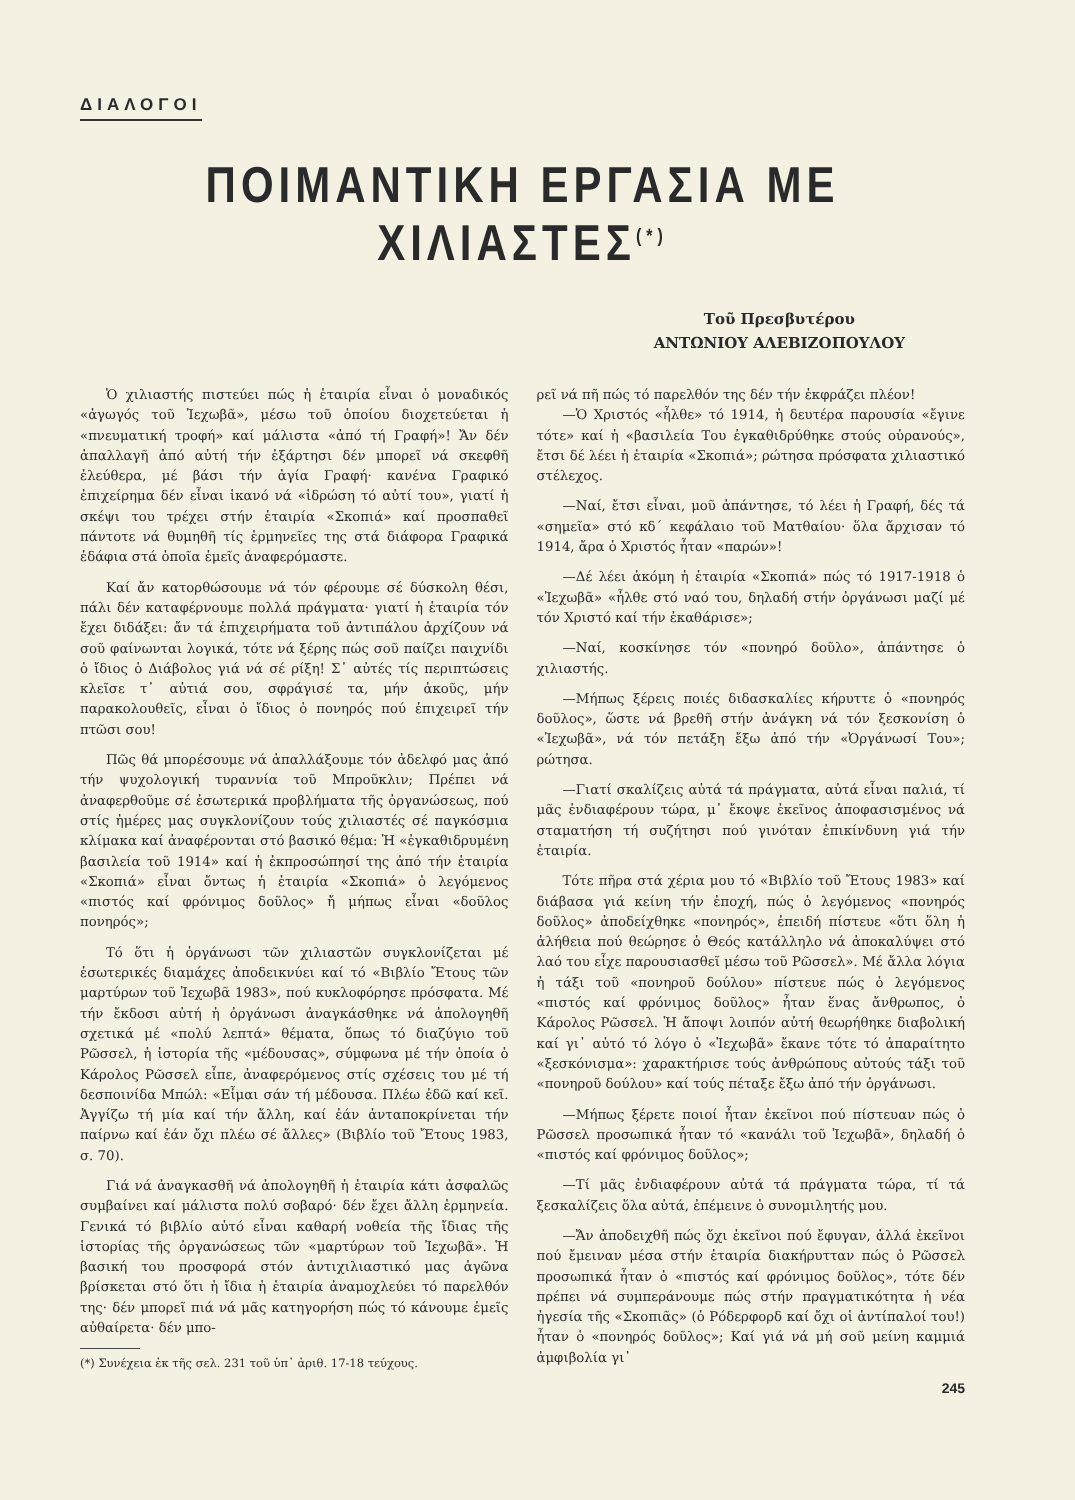ΔΙΑΛΟΓΟΙ
ΠΟΙΜΑΝΤΙΚΗ ΕΡΓΑΣΙΑ ΜΕ ΧΙΛΙΑΣΤΕΣ<sup>(*)</sup>
Τοῦ Πρεσβυτέρου
ΑΝΤΩΝΙΟΥ ΑΛΕΒΙΖΟΠΟΥΛΟΥ
Ὁ χιλιαστής πιστεύει πώς ἡ ἑταιρία εἶναι ὁ μοναδικός «ἀγωγός τοῦ Ἰεχωβᾶ», μέσω τοῦ ὁποίου διοχετεύεται ἡ «πνευματική τροφή» καί μάλιστα «ἀπό τή Γραφή»! Ἄν δέν ἀπαλλαγῆ ἀπό αὐτή τήν ἐξάρτησι δέν μπορεῖ νά σκεφθῆ ἐλεύθερα, μέ βάσι τήν ἁγία Γραφή· κανένα Γραφικό ἐπιχείρημα δέν εἶναι ἱκανό νά «ἱδρώση τό αὐτί του», γιατί ἡ σκέψι του τρέχει στήν ἑταιρία «Σκοπιά» καί προσπαθεῖ πάντοτε νά θυμηθῆ τίς ἑρμηνεῖες της στά διάφορα Γραφικά ἐδάφια στά ὁποῖα ἐμεῖς ἀναφερόμαστε.
Καί ἄν κατορθώσουμε νά τόν φέρουμε σέ δύσκολη θέσι, πάλι δέν καταφέρνουμε πολλά πράγματα· γιατί ἡ ἑταιρία τόν ἔχει διδάξει: ἄν τά ἐπιχειρήματα τοῦ ἀντιπάλου ἀρχίζουν νά σοῦ φαίνωνται λογικά, τότε νά ξέρης πώς σοῦ παίζει παιχνίδι ὁ ἴδιος ὁ Διάβολος γιά νά σέ ρίξη! Σ᾽ αὐτές τίς περιπτώσεις κλεῖσε τ᾽ αὐτιά σου, σφράγισέ τα, μήν ἀκοῦς, μήν παρακολουθεῖς, εἶναι ὁ ἴδιος ὁ πονηρός πού ἐπιχειρεῖ τήν πτῶσι σου!
Πῶς θά μπορέσουμε νά ἀπαλλάξουμε τόν ἀδελφό μας ἀπό τήν ψυχολογική τυραννία τοῦ Μπροῦκλιν; Πρέπει νά ἀναφερθοῦμε σέ ἐσωτερικά προβλήματα τῆς ὀργανώσεως, πού στίς ἡμέρες μας συγκλονίζουν τούς χιλιαστές σέ παγκόσμια κλίμακα καί ἀναφέρονται στό βασικό θέμα: Ἡ «ἐγκαθιδρυμένη βασιλεία τοῦ 1914» καί ἡ ἐκπροσώπησί της ἀπό τήν ἑταιρία «Σκοπιά» εἶναι ὄντως ἡ ἑταιρία «Σκοπιά» ὁ λεγόμενος «πιστός καί φρόνιμος δοῦλος» ἤ μήπως εἶναι «δοῦλος πονηρός»;
Τό ὅτι ἡ ὀργάνωσι τῶν χιλιαστῶν συγκλονίζεται μέ ἐσωτερικές διαμάχες ἀποδεικνύει καί τό «Βιβλίο Ἔτους τῶν μαρτύρων τοῦ Ἰεχωβᾶ 1983», πού κυκλοφόρησε πρόσφατα. Μέ τήν ἔκδοσι αὐτή ἡ ὀργάνωσι ἀναγκάσθηκε νά ἀπολογηθῆ σχετικά μέ «πολύ λεπτά» θέματα, ὅπως τό διαζύγιο τοῦ Ρῶσσελ, ἡ ἱστορία τῆς «μέδουσας», σύμφωνα μέ τήν ὁποία ὁ Κάρολος Ρῶσσελ εἶπε, ἀναφερόμενος στίς σχέσεις του μέ τή δεσποινίδα Μπώλ: «Εἶμαι σάν τή μέδουσα. Πλέω ἐδῶ καί κεῖ. Ἀγγίζω τή μία καί τήν ἄλλη, καί ἐάν ἀνταποκρίνεται τήν παίρνω καί ἐάν ὄχι πλέω σέ ἄλλες» (Βιβλίο τοῦ Ἔτους 1983, σ. 70).
Γιά νά ἀναγκασθῆ νά ἀπολογηθῆ ἡ ἑταιρία κάτι ἀσφαλῶς συμβαίνει καί μάλιστα πολύ σοβαρό· δέν ἔχει ἄλλη ἑρμηνεία. Γενικά τό βιβλίο αὐτό εἶναι καθαρή νοθεία τῆς ἴδιας τῆς ἱστορίας τῆς ὀργανώσεως τῶν «μαρτύρων τοῦ Ἰεχωβᾶ». Ἡ βασική του προσφορά στόν ἀντιχιλιαστικό μας ἀγῶνα βρίσκεται στό ὅτι ἡ ἴδια ἡ ἑταιρία ἀναμοχλεύει τό παρελθόν της· δέν μπορεῖ πιά νά μᾶς κατηγορήση πώς τό κάνουμε ἐμεῖς αὐθαίρετα· δέν μπο-
(*) Συνέχεια ἐκ τῆς σελ. 231 τοῦ ὑπ᾽ ἀριθ. 17-18 τεύχους.
ρεῖ νά πῆ πώς τό παρελθόν της δέν τήν ἐκφράζει πλέον!
—Ὁ Χριστός «ἦλθε» τό 1914, ἡ δευτέρα παρουσία «ἔγινε τότε» καί ἡ «βασιλεία Του ἐγκαθιδρύθηκε στούς οὐρανούς», ἔτσι δέ λέει ἡ ἑταιρία «Σκοπιά»; ρώτησα πρόσφατα χιλιαστικό στέλεχος.
—Ναί, ἔτσι εἶναι, μοῦ ἀπάντησε, τό λέει ἡ Γραφή, δές τά «σημεῖα» στό κδ´ κεφάλαιο τοῦ Ματθαίου· ὅλα ἄρχισαν τό 1914, ἄρα ὁ Χριστός ἦταν «παρών»!
—Δέ λέει ἀκόμη ἡ ἑταιρία «Σκοπιά» πώς τό 1917-1918 ὁ «Ἰεχωβᾶ» «ἦλθε στό ναό του, δηλαδή στήν ὀργάνωσι μαζί μέ τόν Χριστό καί τήν ἐκαθάρισε»;
—Ναί, κοσκίνησε τόν «πονηρό δοῦλο», ἀπάντησε ὁ χιλιαστής.
—Μήπως ξέρεις ποιές διδασκαλίες κήρυττε ὁ «πονηρός δοῦλος», ὥστε νά βρεθῆ στήν ἀνάγκη νά τόν ξεσκονίση ὁ «Ἰεχωβᾶ», νά τόν πετάξη ἔξω ἀπό τήν «Ὀργάνωσί Του»; ρώτησα.
—Γιατί σκαλίζεις αὐτά τά πράγματα, αὐτά εἶναι παλιά, τί μᾶς ἐνδιαφέρουν τώρα, μ᾽ ἔκοψε ἐκεῖνος ἀποφασισμένος νά σταματήση τή συζήτησι πού γινόταν ἐπικίνδυνη γιά τήν ἑταιρία.
Τότε πῆρα στά χέρια μου τό «Βιβλίο τοῦ Ἔτους 1983» καί διάβασα γιά κείνη τήν ἐποχή, πώς ὁ λεγόμενος «πονηρός δοῦλος» ἀποδείχθηκε «πονηρός», ἐπειδή πίστευε «ὅτι ὅλη ἡ ἀλήθεια πού θεώρησε ὁ Θεός κατάλληλο νά ἀποκαλύψει στό λαό του εἶχε παρουσιασθεῖ μέσω τοῦ Ρῶσσελ». Μέ ἄλλα λόγια ἡ τάξι τοῦ «πονηροῦ δούλου» πίστευε πώς ὁ λεγόμενος «πιστός καί φρόνιμος δοῦλος» ἦταν ἕνας ἄνθρωπος, ὁ Κάρολος Ρῶσσελ. Ἡ ἄποψι λοιπόν αὐτή θεωρήθηκε διαβολική καί γι᾽ αὐτό τό λόγο ὁ «Ἰεχωβᾶ» ἔκανε τότε τό ἀπαραίτητο «ξεσκόνισμα»: χαρακτήρισε τούς ἀνθρώπους αὐτούς τάξι τοῦ «πονηροῦ δούλου» καί τούς πέταξε ἔξω ἀπό τήν ὀργάνωσι.
—Μήπως ξέρετε ποιοί ἦταν ἐκεῖνοι πού πίστευαν πώς ὁ Ρῶσσελ προσωπικά ἦταν τό «κανάλι τοῦ Ἰεχωβᾶ», δηλαδή ὁ «πιστός καί φρόνιμος δοῦλος»;
—Τί μᾶς ἐνδιαφέρουν αὐτά τά πράγματα τώρα, τί τά ξεσκαλίζεις ὅλα αὐτά, ἐπέμεινε ὁ συνομιλητής μου.
—Ἄν ἀποδειχθῆ πώς ὄχι ἐκεῖνοι πού ἔφυγαν, ἀλλά ἐκεῖνοι πού ἔμειναν μέσα στήν ἑταιρία διακήρυτταν πώς ὁ Ρῶσσελ προσωπικά ἦταν ὁ «πιστός καί φρόνιμος δοῦλος», τότε δέν πρέπει νά συμπεράνουμε πώς στήν πραγματικότητα ἡ νέα ἡγεσία τῆς «Σκοπιᾶς» (ὁ Ρόδερφορδ καί ὄχι οἱ ἀντίπαλοί του!) ἦταν ὁ «πονηρός δοῦλος»; Καί γιά νά μή σοῦ μείνη καμμιά ἀμφιβολία γι᾽
245